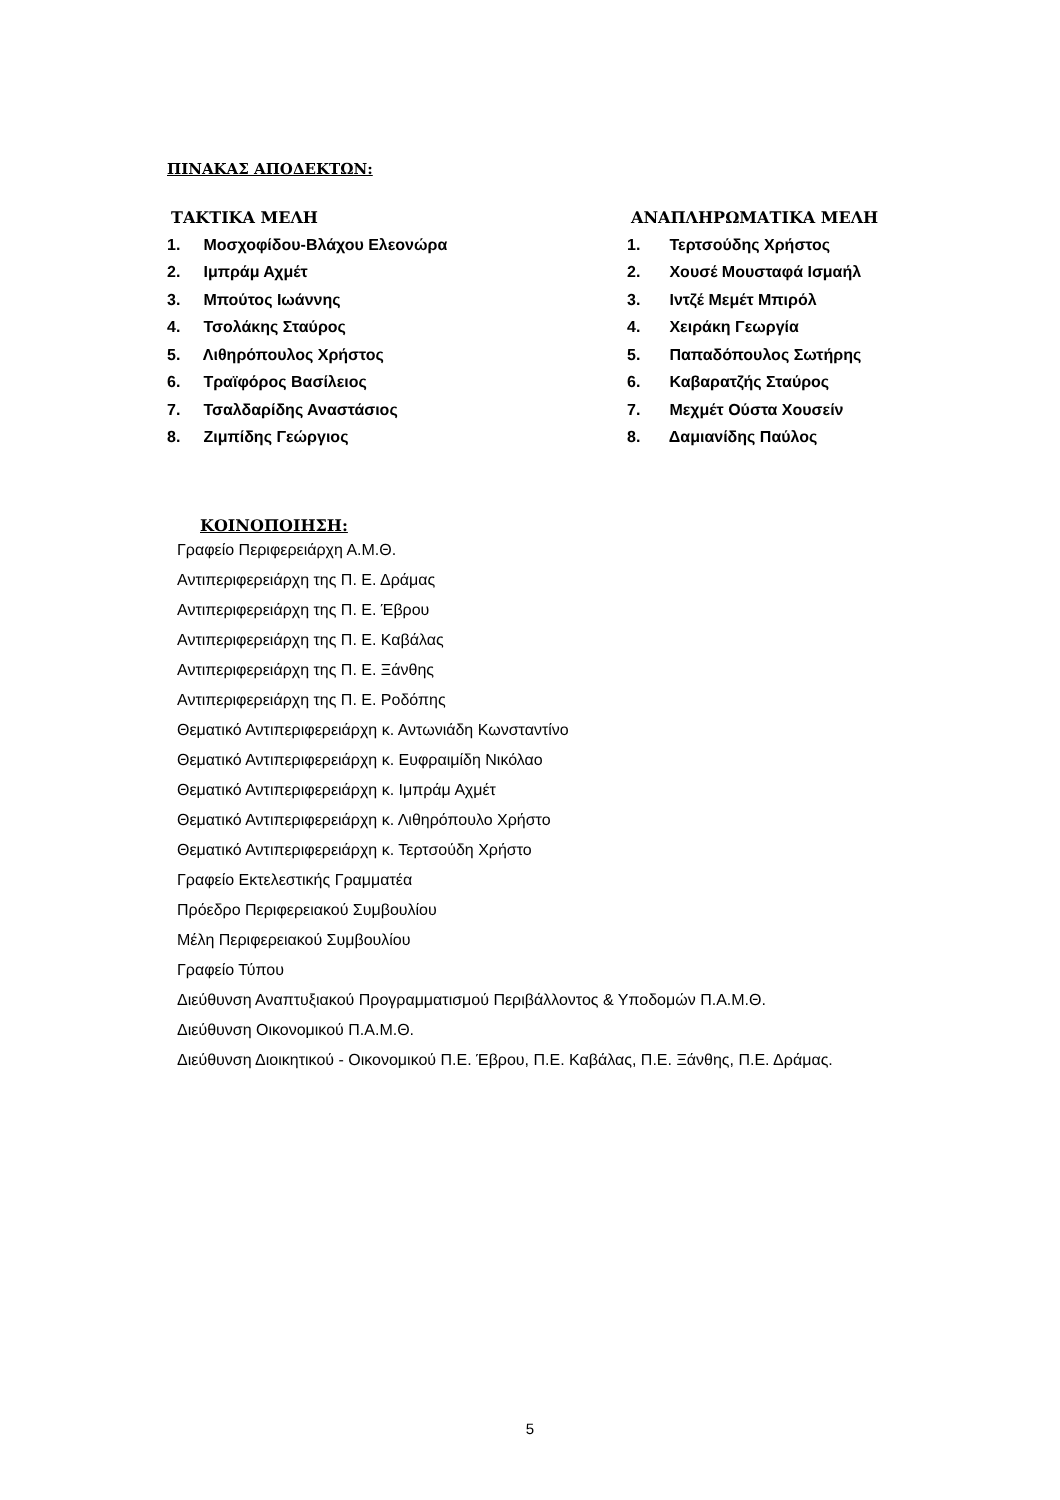ΠΙΝΑΚΑΣ ΑΠΟΔΕΚΤΩΝ:
ΤΑΚΤΙΚΑ ΜΕΛΗ
1. Μοσχοφίδου-Βλάχου Ελεονώρα
2. Ιμπράμ Αχμέτ
3. Μπούτος Ιωάννης
4. Τσολάκης Σταύρος
5. Λιθηρόπουλος Χρήστος
6. Τραϊφόρος Βασίλειος
7. Τσαλδαρίδης Αναστάσιος
8. Ζιμπίδης Γεώργιος
ΑΝΑΠΛΗΡΩΜΑΤΙΚΑ ΜΕΛΗ
1. Τερτσούδης Χρήστος
2. Χουσέ Μουσταφά Ισμαήλ
3. Ιντζέ Μεμέτ Μπιρόλ
4. Χειράκη Γεωργία
5. Παπαδόπουλος Σωτήρης
6. Καβαρατζής Σταύρος
7. Μεχμέτ Ούστα Χουσείν
8. Δαμιανίδης Παύλος
ΚΟΙΝΟΠΟΙΗΣΗ:
Γραφείο Περιφερειάρχη Α.Μ.Θ.
Αντιπεριφερειάρχη της Π. Ε. Δράμας
Αντιπεριφερειάρχη της Π. Ε. Έβρου
Αντιπεριφερειάρχη της Π. Ε. Καβάλας
Αντιπεριφερειάρχη της Π. Ε. Ξάνθης
Αντιπεριφερειάρχη της Π. Ε. Ροδόπης
Θεματικό Αντιπεριφερειάρχη κ. Αντωνιάδη Κωνσταντίνο
Θεματικό Αντιπεριφερειάρχη κ. Ευφραιμίδη Νικόλαο
Θεματικό Αντιπεριφερειάρχη κ. Ιμπράμ Αχμέτ
Θεματικό Αντιπεριφερειάρχη κ. Λιθηρόπουλο Χρήστο
Θεματικό Αντιπεριφερειάρχη κ. Τερτσούδη Χρήστο
Γραφείο Εκτελεστικής Γραμματέα
Πρόεδρο Περιφερειακού Συμβουλίου
Μέλη Περιφερειακού Συμβουλίου
Γραφείο Τύπου
Διεύθυνση Αναπτυξιακού Προγραμματισμού Περιβάλλοντος & Υποδομών Π.Α.Μ.Θ.
Διεύθυνση Οικονομικού Π.Α.Μ.Θ.
Διεύθυνση Διοικητικού - Οικονομικού Π.Ε. Έβρου, Π.Ε. Καβάλας, Π.Ε. Ξάνθης, Π.Ε. Δράμας.
5